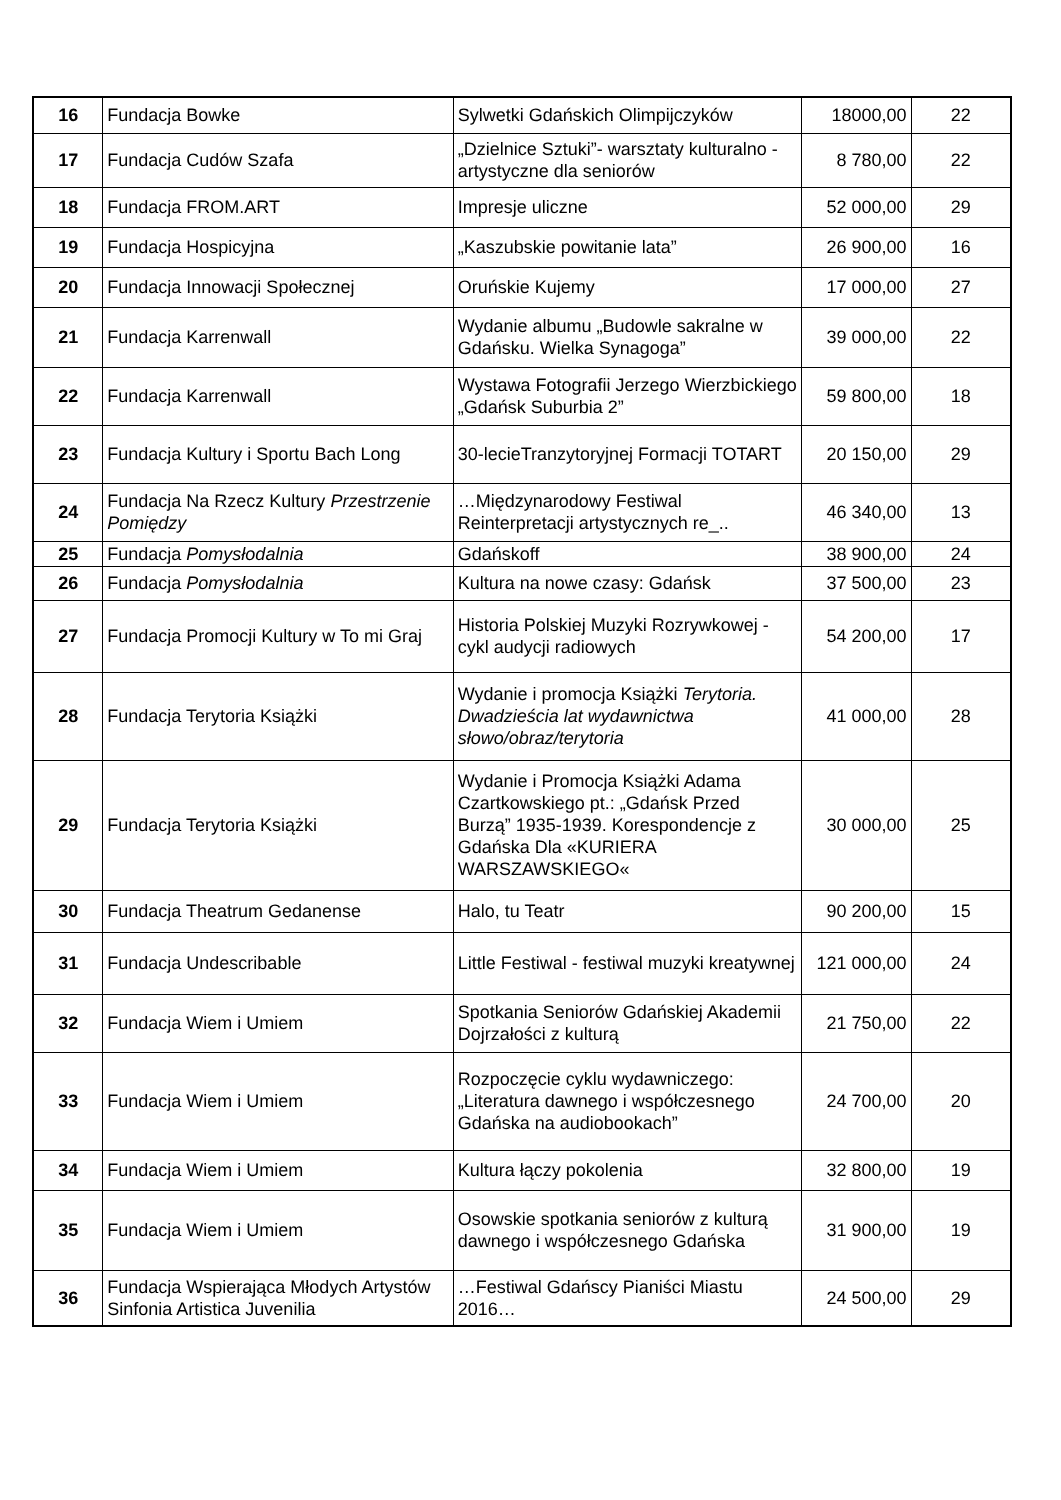| 16 | Fundacja Bowke | Sylwetki Gdańskich Olimpijczyków | 18000,00 | 22 |
| 17 | Fundacja Cudów Szafa | „Dzielnice Sztuki”- warsztaty kulturalno - artystyczne dla seniorów | 8 780,00 | 22 |
| 18 | Fundacja FROM.ART | Impresje uliczne | 52 000,00 | 29 |
| 19 | Fundacja Hospicyjna | „Kaszubskie powitanie lata” | 26 900,00 | 16 |
| 20 | Fundacja Innowacji Społecznej | Oruńskie Kujemy | 17 000,00 | 27 |
| 21 | Fundacja Karrenwall | Wydanie albumu „Budowle sakralne w Gdańsku. Wielka Synagoga” | 39 000,00 | 22 |
| 22 | Fundacja Karrenwall | Wystawa Fotografii Jerzego Wierzbickiego „Gdańsk Suburbia 2” | 59 800,00 | 18 |
| 23 | Fundacja Kultury i Sportu Bach Long | 30-lecieTranzytoryjnej Formacji TOTART | 20 150,00 | 29 |
| 24 | Fundacja Na Rzecz Kultury Przestrzenie Pomiędzy | …Międzynarodowy Festiwal Reinterpretacji artystycznych re_.. | 46 340,00 | 13 |
| 25 | Fundacja Pomysłodalnia | Gdańskoff | 38 900,00 | 24 |
| 26 | Fundacja Pomysłodalnia | Kultura na nowe czasy: Gdańsk | 37 500,00 | 23 |
| 27 | Fundacja Promocji Kultury w To mi Graj | Historia Polskiej Muzyki Rozrywkowej - cykl audycji radiowych | 54 200,00 | 17 |
| 28 | Fundacja Terytoria Książki | Wydanie i promocja Książki Terytoria. Dwadzieścia lat wydawnictwa słowo/obraz/terytoria | 41 000,00 | 28 |
| 29 | Fundacja Terytoria Książki | Wydanie i Promocja Książki Adama Czartkowskiego pt.: „Gdańsk Przed Burzą” 1935-1939. Korespondencje z Gdańska Dla «KURIERA WARSZAWSKIEGO« | 30 000,00 | 25 |
| 30 | Fundacja Theatrum Gedanense | Halo, tu Teatr | 90 200,00 | 15 |
| 31 | Fundacja Undescribable | Little Festiwal - festiwal muzyki kreatywnej | 121 000,00 | 24 |
| 32 | Fundacja Wiem i Umiem | Spotkania Seniorów Gdańskiej Akademii Dojrzałości z kulturą | 21 750,00 | 22 |
| 33 | Fundacja Wiem i Umiem | Rozpoczęcie cyklu wydawniczego: „Literatura dawnego i współczesnego Gdańska na audiobookach” | 24 700,00 | 20 |
| 34 | Fundacja Wiem i Umiem | Kultura łączy pokolenia | 32 800,00 | 19 |
| 35 | Fundacja Wiem i Umiem | Osowskie spotkania seniorów z kulturą dawnego i współczesnego Gdańska | 31 900,00 | 19 |
| 36 | Fundacja Wspierająca Młodych Artystów Sinfonia Artistica Juvenilia | …Festiwal Gdańscy Pianiści Miastu 2016… | 24 500,00 | 29 |